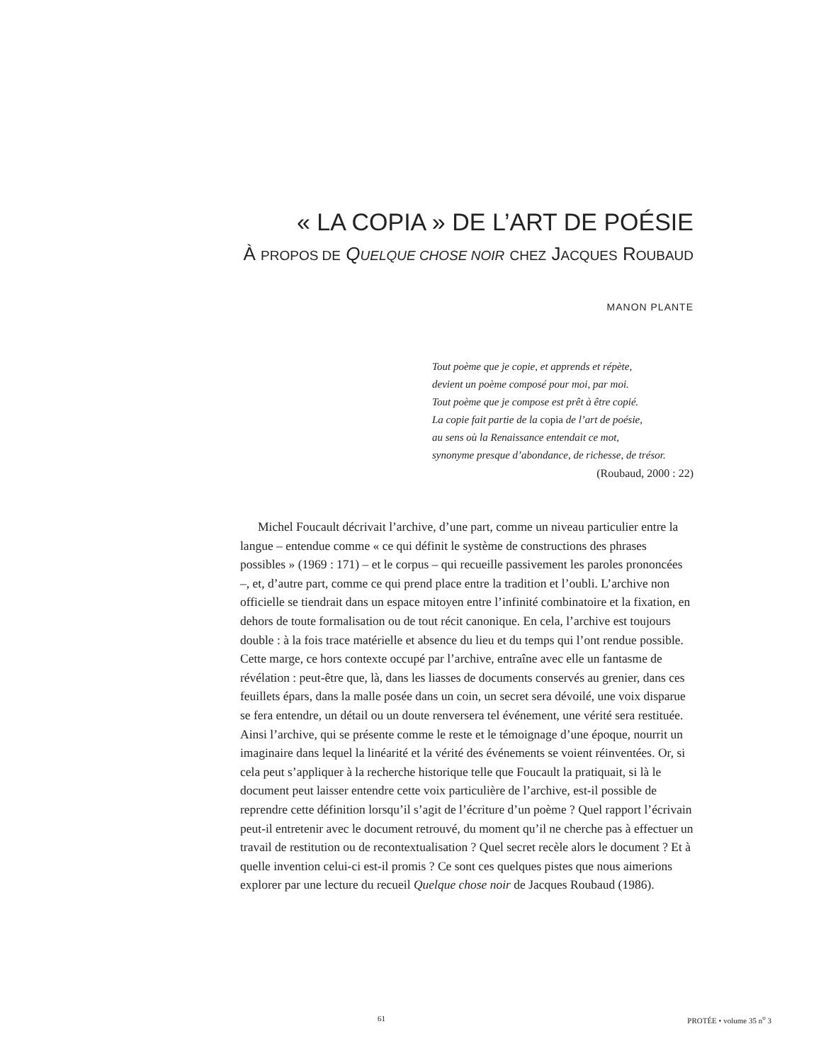« LA COPIA » DE L’ART DE POÉSIE
À PROPOS DE QUELQUE CHOSE NOIR CHEZ JACQUES ROUBAUD
MANON PLANTE
Tout poème que je copie, et apprends et répète,
devient un poème composé pour moi, par moi.
Tout poème que je compose est prêt à être copié.
La copie fait partie de la copia de l’art de poésie,
au sens où la Renaissance entendait ce mot,
synonyme presque d’abondance, de richesse, de trésor.
(Roubaud, 2000 : 22)
Michel Foucault décrivait l’archive, d’une part, comme un niveau particulier entre la langue – entendue comme « ce qui définit le système de constructions des phrases possibles » (1969 : 171) – et le corpus – qui recueille passivement les paroles prononcées –, et, d’autre part, comme ce qui prend place entre la tradition et l’oubli. L’archive non officielle se tiendrait dans un espace mitoyen entre l’infinité combinatoire et la fixation, en dehors de toute formalisation ou de tout récit canonique. En cela, l’archive est toujours double : à la fois trace matérielle et absence du lieu et du temps qui l’ont rendue possible. Cette marge, ce hors contexte occupé par l’archive, entraîne avec elle un fantasme de révélation : peut-être que, là, dans les liasses de documents conservés au grenier, dans ces feuillets épars, dans la malle posée dans un coin, un secret sera dévoilé, une voix disparue se fera entendre, un détail ou un doute renversera tel événement, une vérité sera restituée. Ainsi l’archive, qui se présente comme le reste et le témoignage d’une époque, nourrit un imaginaire dans lequel la linéarité et la vérité des événements se voient réinventées. Or, si cela peut s’appliquer à la recherche historique telle que Foucault la pratiquait, si là le document peut laisser entendre cette voix particulière de l’archive, est-il possible de reprendre cette définition lorsqu’il s’agit de l’écriture d’un poème ? Quel rapport l’écrivain peut-il entretenir avec le document retrouvé, du moment qu’il ne cherche pas à effectuer un travail de restitution ou de recontextualisation ? Quel secret recèle alors le document ? Et à quelle invention celui-ci est-il promis ? Ce sont ces quelques pistes que nous aimerions explorer par une lecture du recueil Quelque chose noir de Jacques Roubaud (1986).
61 PROTÉE • volume 35 n<sup>o</sup> 3